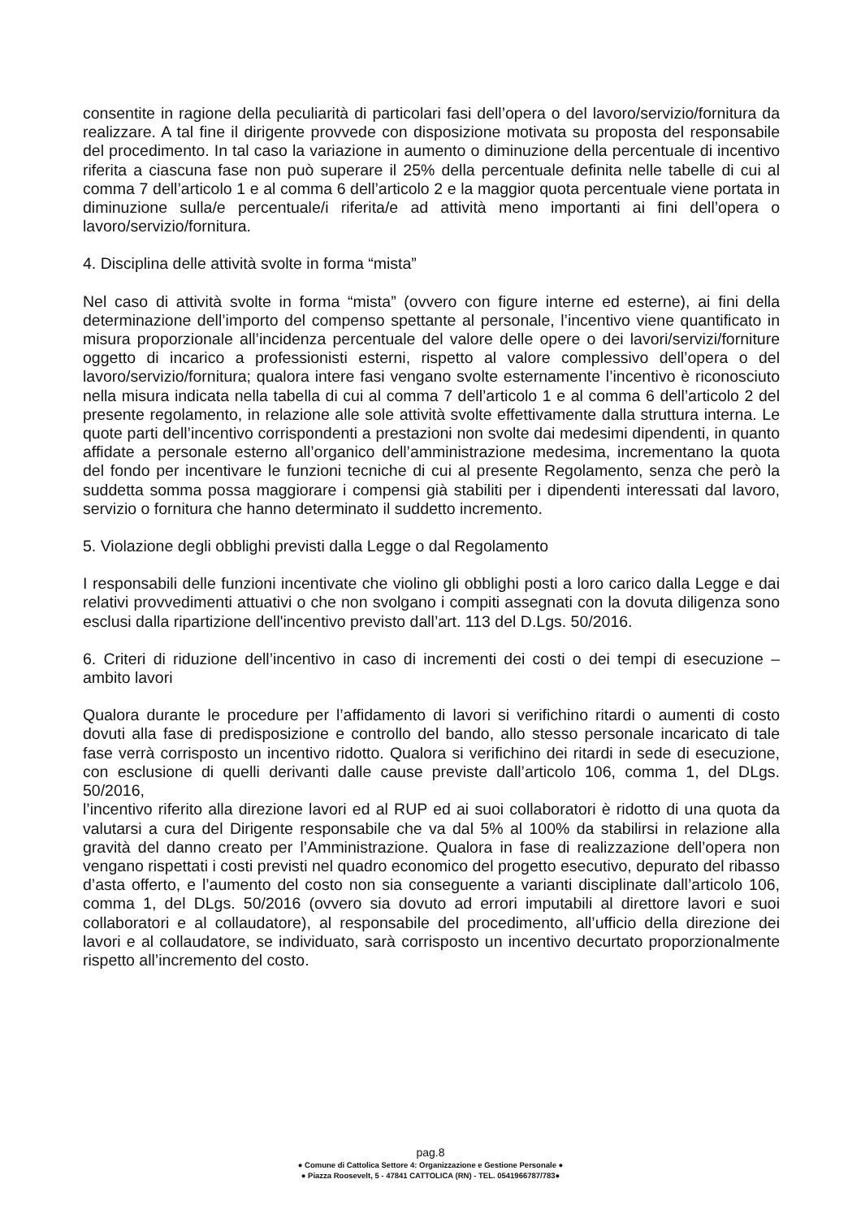consentite in ragione della peculiarità di particolari fasi dell’opera o del lavoro/servizio/fornitura da realizzare. A tal fine il dirigente provvede con disposizione motivata su proposta del responsabile del procedimento. In tal caso la variazione in aumento o diminuzione della percentuale di incentivo riferita a ciascuna fase non può superare il 25% della percentuale definita nelle tabelle di cui al comma 7 dell’articolo 1 e al comma 6 dell’articolo 2 e la maggior quota percentuale viene portata in diminuzione sulla/e percentuale/i riferita/e ad attività meno importanti ai fini dell’opera o lavoro/servizio/fornitura.
4. Disciplina delle attività svolte in forma “mista”
Nel caso di attività svolte in forma “mista” (ovvero con figure interne ed esterne), ai fini della determinazione dell’importo del compenso spettante al personale, l’incentivo viene quantificato in misura proporzionale all’incidenza percentuale del valore delle opere o dei lavori/servizi/forniture oggetto di incarico a professionisti esterni, rispetto al valore complessivo dell’opera o del lavoro/servizio/fornitura; qualora intere fasi vengano svolte esternamente l’incentivo è riconosciuto nella misura indicata nella tabella di cui al comma 7 dell’articolo 1 e al comma 6 dell’articolo 2 del presente regolamento, in relazione alle sole attività svolte effettivamente dalla struttura interna. Le quote parti dell’incentivo corrispondenti a prestazioni non svolte dai medesimi dipendenti, in quanto affidate a personale esterno all’organico dell’amministrazione medesima, incrementano la quota del fondo per incentivare le funzioni tecniche di cui al presente Regolamento, senza che però la suddetta somma possa maggiorare i compensi già stabiliti per i dipendenti interessati dal lavoro, servizio o fornitura che hanno determinato il suddetto incremento.
5. Violazione degli obblighi previsti dalla Legge o dal Regolamento
I responsabili delle funzioni incentivate che violino gli obblighi posti a loro carico dalla Legge e dai relativi provvedimenti attuativi o che non svolgano i compiti assegnati con la dovuta diligenza sono esclusi dalla ripartizione dell'incentivo previsto dall’art. 113 del D.Lgs. 50/2016.
6. Criteri di riduzione dell’incentivo in caso di incrementi dei costi o dei tempi di esecuzione – ambito lavori
Qualora durante le procedure per l’affidamento di lavori si verifichino ritardi o aumenti di costo dovuti alla fase di predisposizione e controllo del bando, allo stesso personale incaricato di tale fase verrà corrisposto un incentivo ridotto. Qualora si verifichino dei ritardi in sede di esecuzione, con esclusione di quelli derivanti dalle cause previste dall’articolo 106, comma 1, del DLgs. 50/2016,
l’incentivo riferito alla direzione lavori ed al RUP ed ai suoi collaboratori è ridotto di una quota da valutarsi a cura del Dirigente responsabile che va dal 5% al 100% da stabilirsi in relazione alla gravità del danno creato per l’Amministrazione. Qualora in fase di realizzazione dell’opera non vengano rispettati i costi previsti nel quadro economico del progetto esecutivo, depurato del ribasso d’asta offerto, e l’aumento del costo non sia conseguente a varianti disciplinate dall’articolo 106, comma 1, del DLgs. 50/2016 (ovvero sia dovuto ad errori imputabili al direttore lavori e suoi collaboratori e al collaudatore), al responsabile del procedimento, all’ufficio della direzione dei lavori e al collaudatore, se individuato, sarà corrisposto un incentivo decurtato proporzionalmente rispetto all’incremento del costo.
pag.8
● Comune di Cattolica Settore 4: Organizzazione e Gestione Personale ●
● Piazza Roosevelt, 5 - 47841 CATTOLICA (RN) - TEL. 0541966787/783●